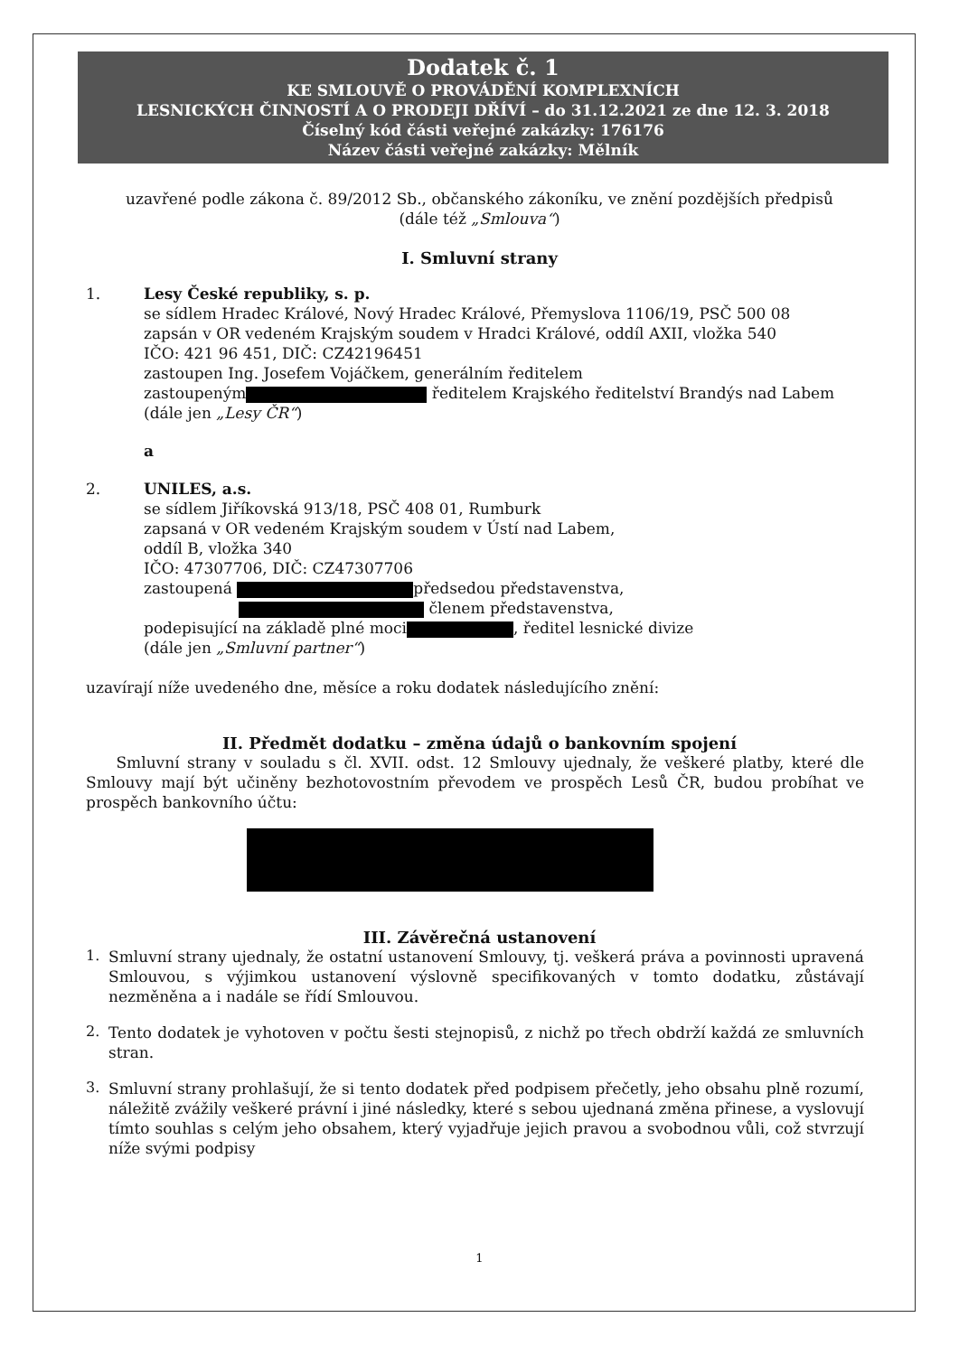Dodatek č. 1
KE SMLOUVĚ O PROVÁDĚNÍ KOMPLEXNÍCH
LESNICKÝCH ČINNOSTÍ A O PRODEJI DŘÍVÍ – do 31.12.2021 ze dne 12. 3. 2018
Číselný kód části veřejné zakázky: 176176
Název části veřejné zakázky: Mělník
uzavřené podle zákona č. 89/2012 Sb., občanského zákoníku, ve znění pozdějších předpisů
(dále též „Smlouva“)
I. Smluvní strany
1. Lesy České republiky, s. p.
se sídlem Hradec Králové, Nový Hradec Králové, Přemyslova 1106/19, PSČ 500 08
zapsán v OR vedeném Krajským soudem v Hradci Králové, oddíl AXII, vložka 540
IČO: 421 96 451, DIČ: CZ42196451
zastoupen Ing. Josefem Vojáčkem, generálním ředitelem
zastoupeným ředitelem Krajského ředitelství Brandýs nad Labem
(dále jen „Lesy ČR“)
a
2. UNILES, a.s.
se sídlem Jiříkovská 913/18, PSČ 408 01, Rumburk
zapsaná v OR vedeném Krajským soudem v Ústí nad Labem,
oddíl B, vložka 340
IČO: 47307706, DIČ: CZ47307706
zastoupená předsedou představenstva,
členem představenstva,
podepisující na základě plné moci , ředitel lesnické divize
(dále jen „Smluvní partner“)
uzavírají níže uvedeného dne, měsíce a roku dodatek následujícího znění:
II. Předmět dodatku – změna údajů o bankovním spojení
Smluvní strany v souladu s čl. XVII. odst. 12 Smlouvy ujednaly, že veškeré platby, které dle Smlouvy mají být učiněny bezhotovostním převodem ve prospěch Lesů ČR, budou probíhat ve prospěch bankovního účtu:
III. Závěrečná ustanovení
1.
Smluvní strany ujednaly, že ostatní ustanovení Smlouvy, tj. veškerá práva a povinnosti upravená Smlouvou, s výjimkou ustanovení výslovně specifikovaných v tomto dodatku, zůstávají nezměněna a i nadále se řídí Smlouvou.
2.
Tento dodatek je vyhotoven v počtu šesti stejnopisů, z nichž po třech obdrží každá ze smluvních stran.
3.
Smluvní strany prohlašují, že si tento dodatek před podpisem přečetly, jeho obsahu plně rozumí, náležitě zvážily veškeré právní i jiné následky, které s sebou ujednaná změna přinese, a vyslovují tímto souhlas s celým jeho obsahem, který vyjadřuje jejich pravou a svobodnou vůli, což stvrzují níže svými podpisy
1